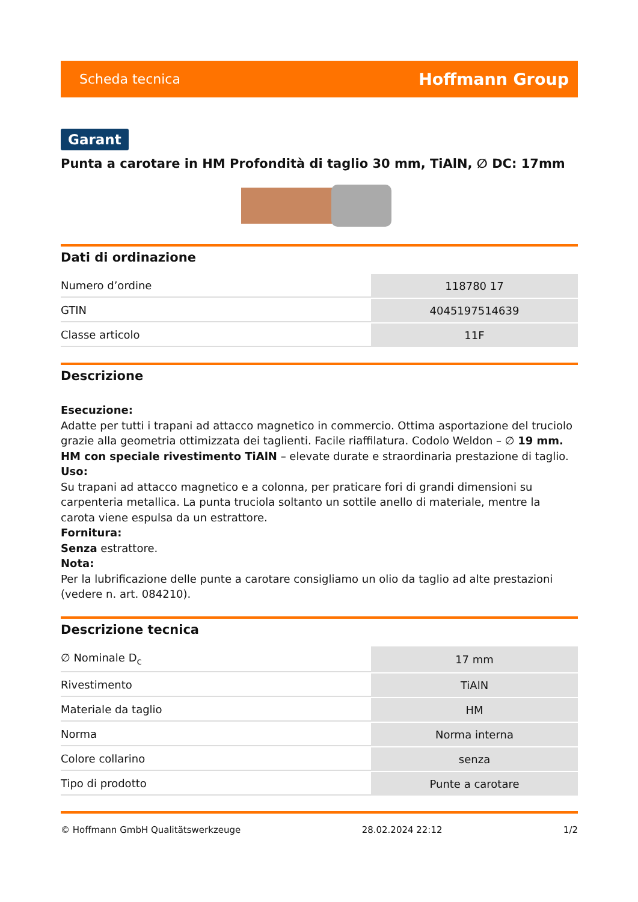Scheda tecnica Hoffmann Group
Garant
Punta a carotare in HM Profondità di taglio 30 mm, TiAlN, ∅ DC: 17mm
Dati di ordinazione
| Numero d’ordine | 118780 17 |
| GTIN | 4045197514639 |
| Classe articolo | 11F |
Descrizione
Esecuzione:
Adatte per tutti i trapani ad attacco magnetico in commercio. Ottima asportazione del truciolo grazie alla geometria ottimizzata dei taglienti. Facile riaffilatura. Codolo Weldon – ∅ 19 mm.
HM con speciale rivestimento TiAlN – elevate durate e straordinaria prestazione di taglio.
Uso:
Su trapani ad attacco magnetico e a colonna, per praticare fori di grandi dimensioni su carpenteria metallica. La punta truciola soltanto un sottile anello di materiale, mentre la carota viene espulsa da un estrattore.
Fornitura:
Senza estrattore.
Nota:
Per la lubrificazione delle punte a carotare consigliamo un olio da taglio ad alte prestazioni (vedere n. art. 084210).
Descrizione tecnica
| ∅ Nominale D<sub>c</sub> | 17 mm |
| Rivestimento | TiAlN |
| Materiale da taglio | HM |
| Norma | Norma interna |
| Colore collarino | senza |
| Tipo di prodotto | Punte a carotare |
© Hoffmann GmbH Qualitätswerkzeuge 28.02.2024 22:12 1/2